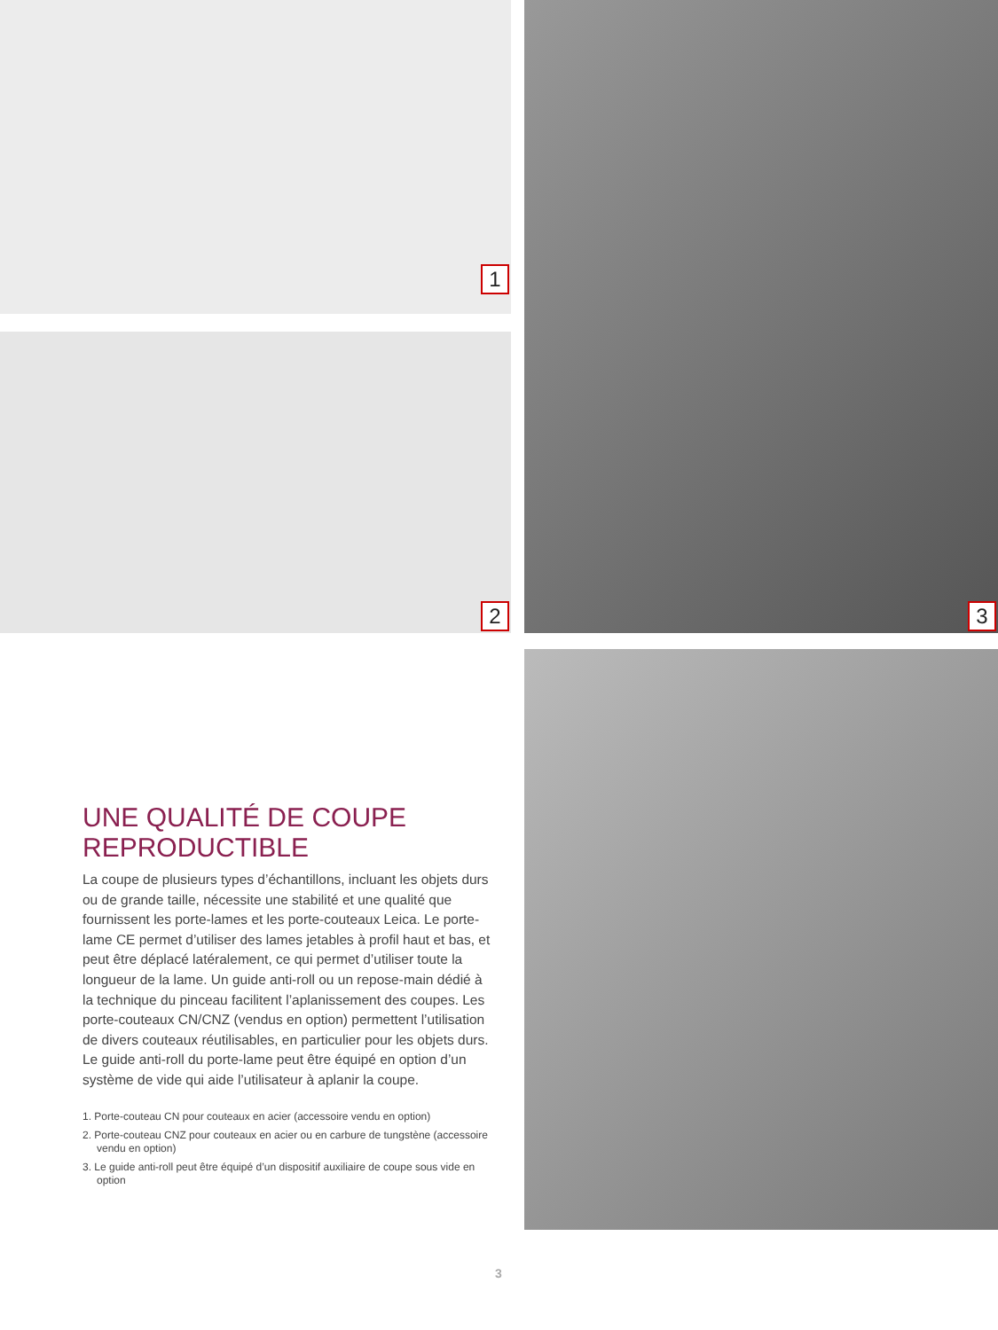1
2
3
UNE QUALITÉ DE COUPE
REPRODUCTIBLE
La coupe de plusieurs types d’échantillons, incluant les objets durs ou de grande taille, nécessite une stabilité et une qualité que fournissent les porte-lames et les porte-couteaux Leica. Le porte-lame CE permet d’utiliser des lames jetables à profil haut et bas, et peut être déplacé latéralement, ce qui permet d’utiliser toute la longueur de la lame. Un guide anti-roll ou un repose-main dédié à la technique du pinceau facilitent l’aplanissement des coupes. Les porte-couteaux CN/CNZ (vendus en option) permettent l’utilisation de divers couteaux réutilisables, en particulier pour les objets durs. Le guide anti-roll du porte-lame peut être équipé en option d’un système de vide qui aide l’utilisateur à aplanir la coupe.
1. Porte-couteau CN pour couteaux en acier (accessoire vendu en option)
2. Porte-couteau CNZ pour couteaux en acier ou en carbure de tungstène (accessoire vendu en option)
3. Le guide anti-roll peut être équipé d’un dispositif auxiliaire de coupe sous vide en option
3